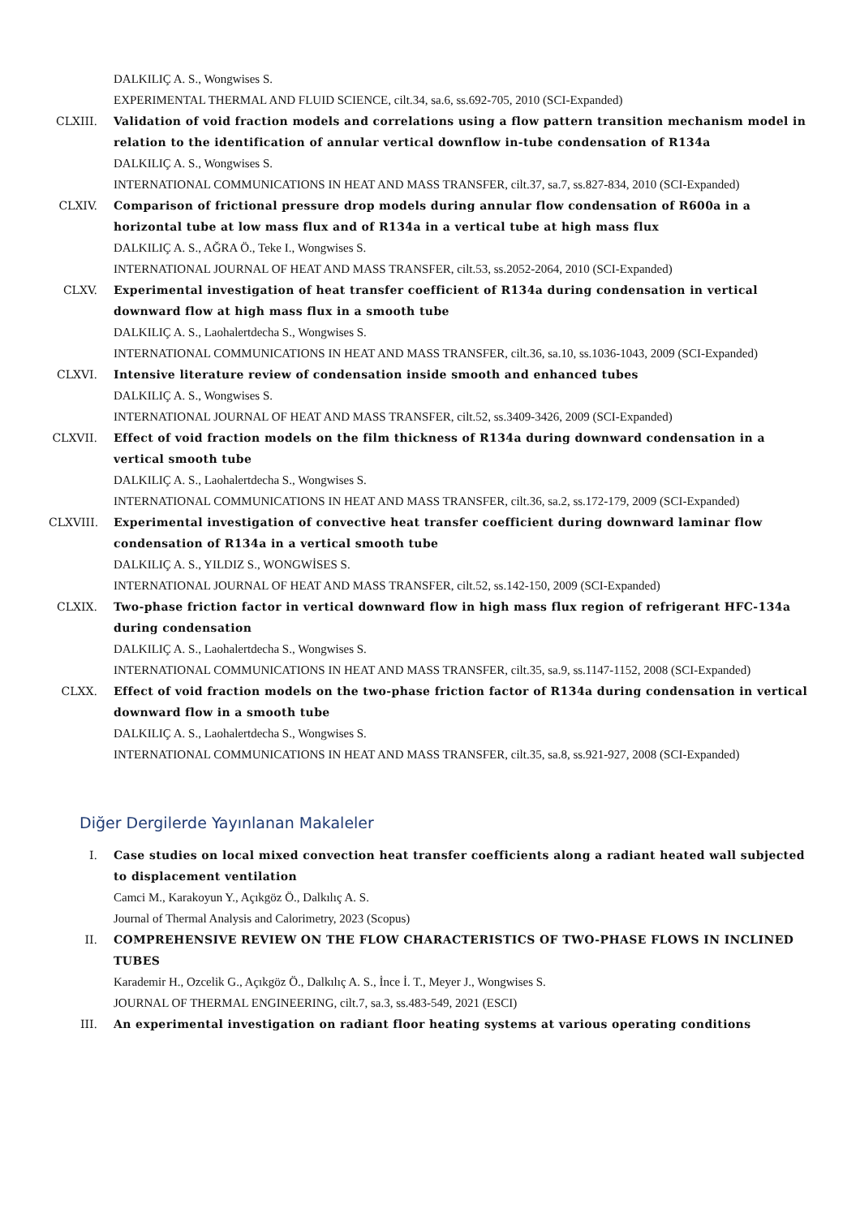DALKILIÇ A. S., Wongwises S.
EXPERIMENTAL THERMAL AND FLUID SCIENCE, cilt.34, sa.6, ss.692-705, 2010 (SCI-Expanded)
CLXIII. Validation of void fraction models and correlations using a flow pattern transition mechanism model in relation to the identification of annular vertical downflow in-tube condensation of R134a
DALKILIÇ A. S., Wongwises S.
INTERNATIONAL COMMUNICATIONS IN HEAT AND MASS TRANSFER, cilt.37, sa.7, ss.827-834, 2010 (SCI-Expanded)
CLXIV. Comparison of frictional pressure drop models during annular flow condensation of R600a in a horizontal tube at low mass flux and of R134a in a vertical tube at high mass flux
DALKILIÇ A. S., AĞRA Ö., Teke I., Wongwises S.
INTERNATIONAL JOURNAL OF HEAT AND MASS TRANSFER, cilt.53, ss.2052-2064, 2010 (SCI-Expanded)
CLXV. Experimental investigation of heat transfer coefficient of R134a during condensation in vertical downward flow at high mass flux in a smooth tube
DALKILIÇ A. S., Laohalertdecha S., Wongwises S.
INTERNATIONAL COMMUNICATIONS IN HEAT AND MASS TRANSFER, cilt.36, sa.10, ss.1036-1043, 2009 (SCI-Expanded)
CLXVI. Intensive literature review of condensation inside smooth and enhanced tubes
DALKILIÇ A. S., Wongwises S.
INTERNATIONAL JOURNAL OF HEAT AND MASS TRANSFER, cilt.52, ss.3409-3426, 2009 (SCI-Expanded)
CLXVII. Effect of void fraction models on the film thickness of R134a during downward condensation in a vertical smooth tube
DALKILIÇ A. S., Laohalertdecha S., Wongwises S.
INTERNATIONAL COMMUNICATIONS IN HEAT AND MASS TRANSFER, cilt.36, sa.2, ss.172-179, 2009 (SCI-Expanded)
CLXVIII.
Experimental investigation of convective heat transfer coefficient during downward laminar flow condensation of R134a in a vertical smooth tube
DALKILIÇ A. S., YILDIZ S., WONGWİSES S.
INTERNATIONAL JOURNAL OF HEAT AND MASS TRANSFER, cilt.52, ss.142-150, 2009 (SCI-Expanded)
CLXIX. Two-phase friction factor in vertical downward flow in high mass flux region of refrigerant HFC-134a during condensation
DALKILIÇ A. S., Laohalertdecha S., Wongwises S.
INTERNATIONAL COMMUNICATIONS IN HEAT AND MASS TRANSFER, cilt.35, sa.9, ss.1147-1152, 2008 (SCI-Expanded)
CLXX. Effect of void fraction models on the two-phase friction factor of R134a during condensation in vertical downward flow in a smooth tube
DALKILIÇ A. S., Laohalertdecha S., Wongwises S.
INTERNATIONAL COMMUNICATIONS IN HEAT AND MASS TRANSFER, cilt.35, sa.8, ss.921-927, 2008 (SCI-Expanded)
Diğer Dergilerde Yayınlanan Makaleler
I. Case studies on local mixed convection heat transfer coefficients along a radiant heated wall subjected to displacement ventilation
Camci M., Karakoyun Y., Açıkgöz Ö., Dalkılıç A. S.
Journal of Thermal Analysis and Calorimetry, 2023 (Scopus)
II. COMPREHENSIVE REVIEW ON THE FLOW CHARACTERISTICS OF TWO-PHASE FLOWS IN INCLINED TUBES
Karademir H., Ozcelik G., Açıkgöz Ö., Dalkılıç A. S., İnce İ. T., Meyer J., Wongwises S.
JOURNAL OF THERMAL ENGINEERING, cilt.7, sa.3, ss.483-549, 2021 (ESCI)
III. An experimental investigation on radiant floor heating systems at various operating conditions